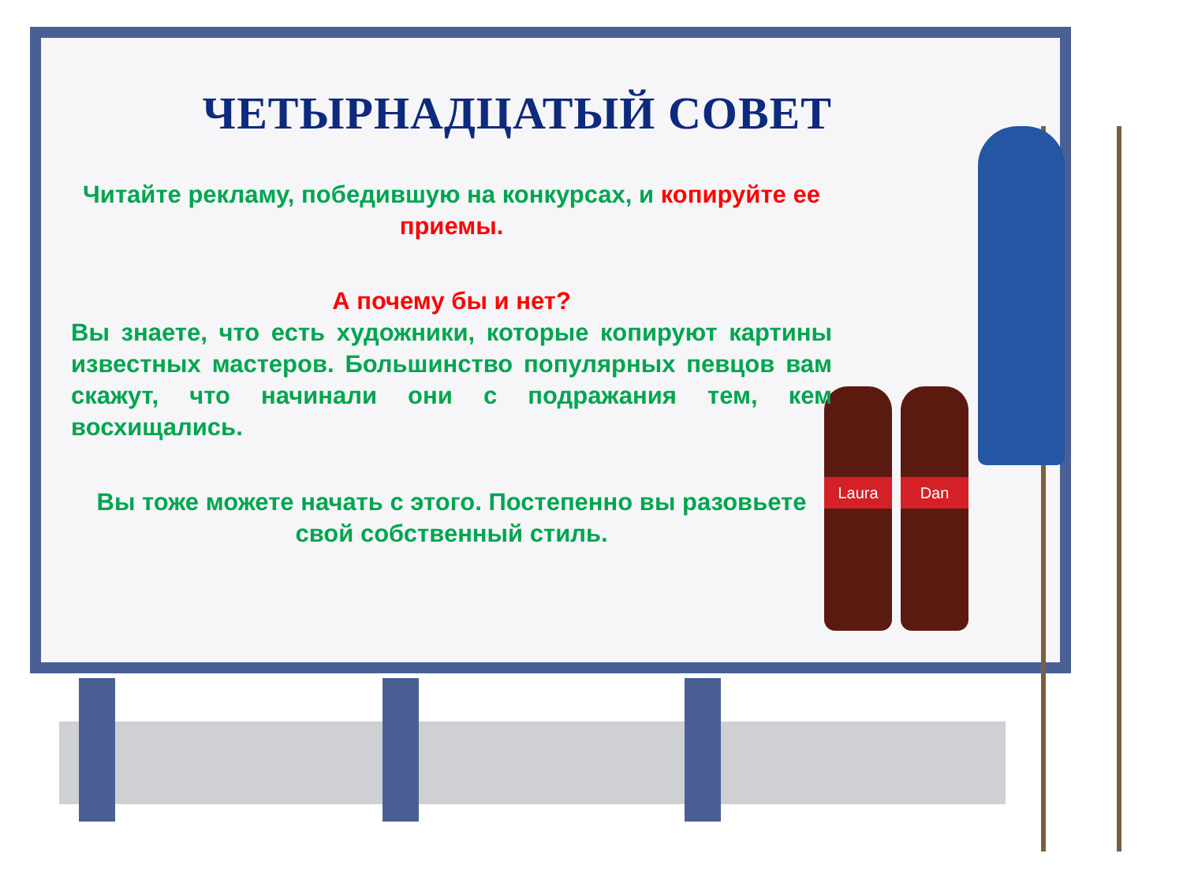Laura Dan
ЧЕТЫРНАДЦАТЫЙ СОВЕТ
Читайте рекламу, победившую на конкурсах, и копируйте ее приемы.
А почему бы и нет?
Вы знаете, что есть художники, которые копируют картины известных мастеров. Большинство популярных певцов вам скажут, что начинали они с подражания тем, кем восхищались.
Вы тоже можете начать с этого. Постепенно вы разовьете свой собственный стиль.